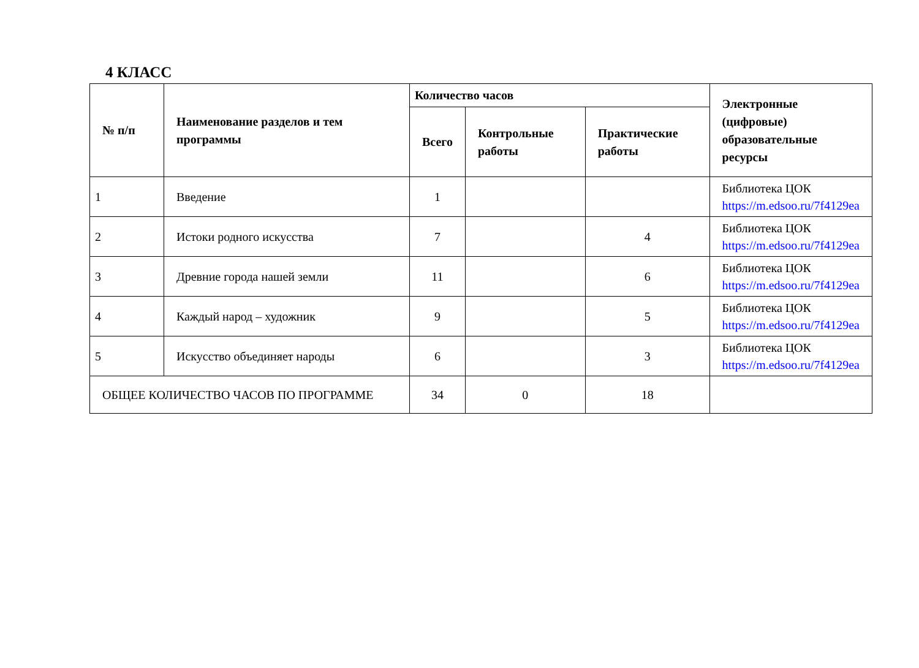4 КЛАСС
| № п/п | Наименование разделов и тем программы | Количество часов | | | Электронные (цифровые) образовательные ресурсы |
| --- | --- | --- | --- | --- | --- |
| | | Всего | Контрольные работы | Практические работы | |
| 1 | Введение | 1 | | | Библиотека ЦОК https://m.edsoo.ru/7f4129ea |
| 2 | Истоки родного искусства | 7 | | 4 | Библиотека ЦОК https://m.edsoo.ru/7f4129ea |
| 3 | Древние города нашей земли | 11 | | 6 | Библиотека ЦОК https://m.edsoo.ru/7f4129ea |
| 4 | Каждый народ – художник | 9 | | 5 | Библиотека ЦОК https://m.edsoo.ru/7f4129ea |
| 5 | Искусство объединяет народы | 6 | | 3 | Библиотека ЦОК https://m.edsoo.ru/7f4129ea |
| ОБЩЕЕ КОЛИЧЕСТВО ЧАСОВ ПО ПРОГРАММЕ | | 34 | 0 | 18 | |